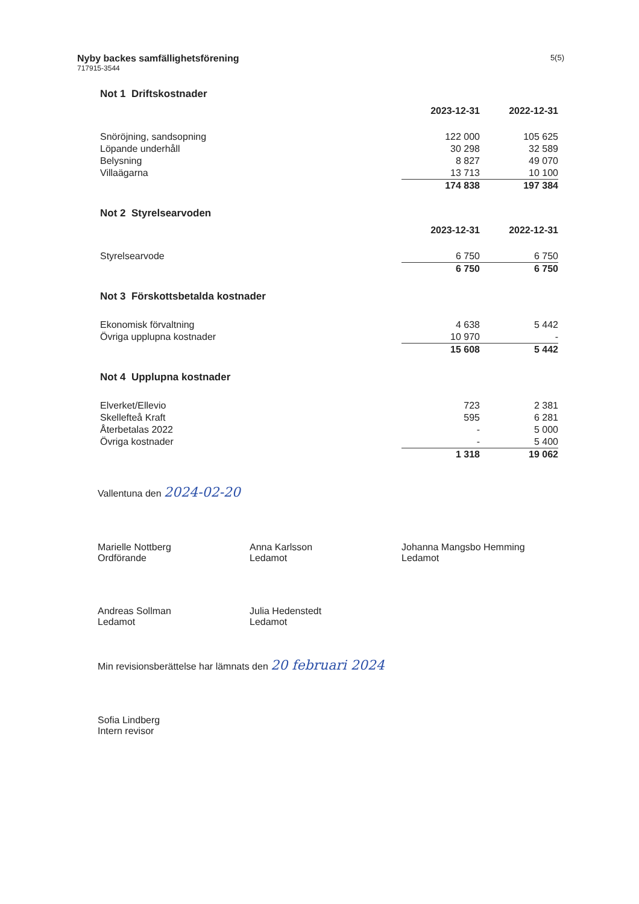Nyby backes samfällighetsförening
717915-3544
5(5)
Not 1 Driftskostnader
| | 2023-12-31 | 2022-12-31 |
| --- | --- | --- |
| Snöröjning, sandsopning | 122 000 | 105 625 |
| Löpande underhåll | 30 298 | 32 589 |
| Belysning | 8 827 | 49 070 |
| Villaägarna | 13 713 | 10 100 |
| | 174 838 | 197 384 |
Not 2 Styrelsearvoden
| | 2023-12-31 | 2022-12-31 |
| --- | --- | --- |
| Styrelsearvode | 6 750 | 6 750 |
| | 6 750 | 6 750 |
Not 3 Förskottsbetalda kostnader
| Ekonomisk förvaltning | 4 638 | 5 442 |
| Övriga upplupna kostnader | 10 970 | - |
| | 15 608 | 5 442 |
Not 4 Upplupna kostnader
| Elverket/Ellevio | 723 | 2 381 |
| Skellefteå Kraft | 595 | 6 281 |
| Återbetalas 2022 | - | 5 000 |
| Övriga kostnader | - | 5 400 |
| | 1 318 | 19 062 |
Vallentuna den 2024-02-20
Marielle Nottberg
Ordförande
Anna Karlsson
Ledamot
Johanna Mangsbo Hemming
Ledamot
Andreas Sollman
Ledamot
Julia Hedenstedt
Ledamot
Min revisionsberättelse har lämnats den 20 februari 2024
Sofia Lindberg
Intern revisor